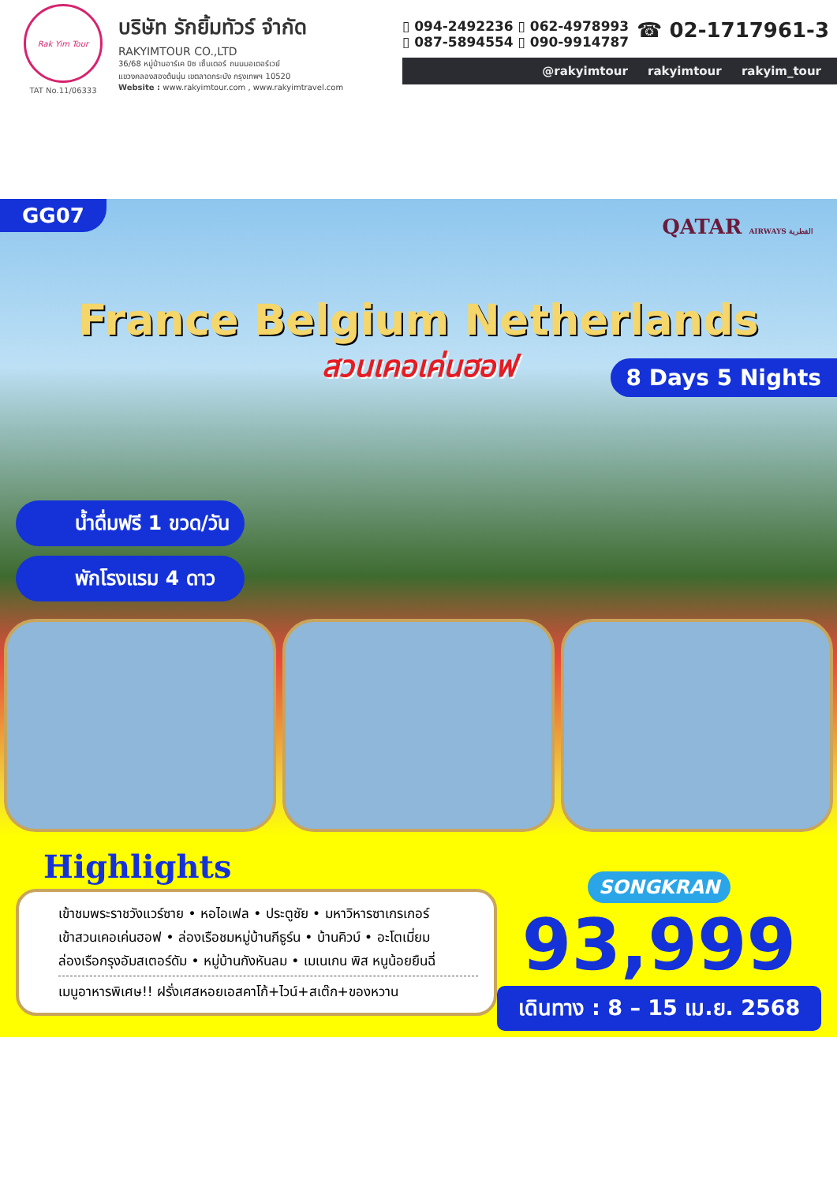Rak Yim Tour
TAT No.11/06333
บริษัท รักยิ้มทัวร์ จำกัด
RAKYIMTOUR CO.,LTD
36/68 หมู่บ้านอาร์เค บิซ เซ็นเตอร์ ถนนมอเตอร์เวย์
แขวงคลองสองต้นนุ่น เขตลาดกระบัง กรุงเทพฯ 10520
Website : www.rakyimtour.com , www.rakyimtravel.com
▯ 094-2492236 ▯ 062-4978993
▯ 087-5894554 ▯ 090-9914787
☎ 02-1717961-3
@rakyimtour rakyimtour rakyim_tour
GG07 QATAR AIRWAYS القطرية
France Belgium Netherlands
สวนเคอเค่นฮอฟ
8 Days 5 Nights
น้ำดื่มฟรี 1 ขวด/วัน
พักโรงแรม 4 ดาว
Highlights
เข้าชมพระราชวังแวร์ซาย • หอไอเฟล • ประตูชัย • มหาวิหารซาเกรเกอร์
เข้าสวนเคอเค่นฮอฟ • ล่องเรือชมหมู่บ้านกีธูร์น • บ้านคิวบ์ • อะโตเมี่ยม
ล่องเรือกรุงอัมสเตอร์ดัม • หมู่บ้านกังหันลม • เมเนเกน พิส หนูน้อยยืนฉี่
เมนูอาหารพิเศษ!! ฝรั่งเศสหอยเอสคาโก้+ไวน์+สเต๊ก+ของหวาน
SONGKRAN
93,999
เดินทาง : 8 – 15 เม.ย. 2568